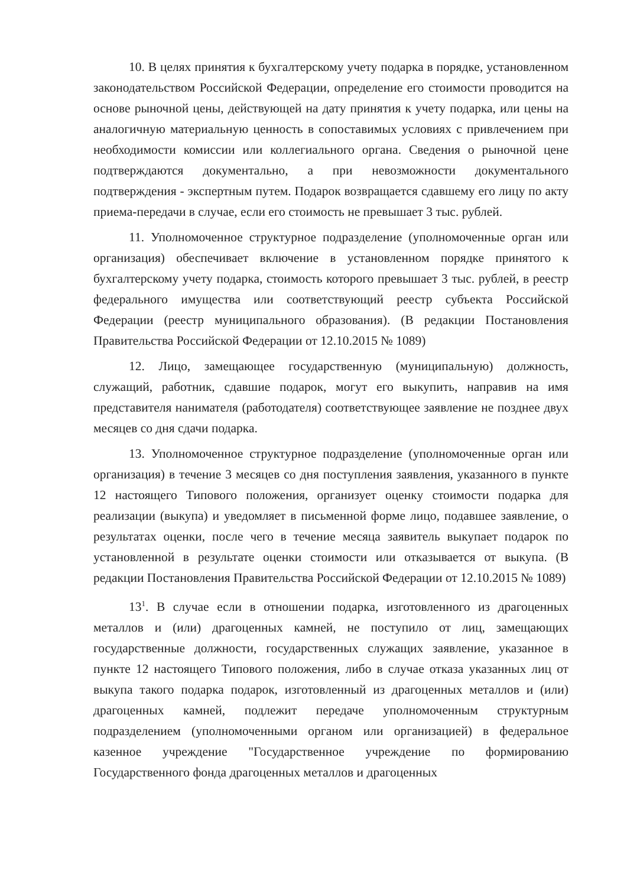10. В целях принятия к бухгалтерскому учету подарка в порядке, установленном законодательством Российской Федерации, определение его стоимости проводится на основе рыночной цены, действующей на дату принятия к учету подарка, или цены на аналогичную материальную ценность в сопоставимых условиях с привлечением при необходимости комиссии или коллегиального органа. Сведения о рыночной цене подтверждаются документально, а при невозможности документального подтверждения - экспертным путем. Подарок возвращается сдавшему его лицу по акту приема-передачи в случае, если его стоимость не превышает 3 тыс. рублей.
11. Уполномоченное структурное подразделение (уполномоченные орган или организация) обеспечивает включение в установленном порядке принятого к бухгалтерскому учету подарка, стоимость которого превышает 3 тыс. рублей, в реестр федерального имущества или соответствующий реестр субъекта Российской Федерации (реестр муниципального образования). (В редакции Постановления Правительства Российской Федерации от 12.10.2015 № 1089)
12. Лицо, замещающее государственную (муниципальную) должность, служащий, работник, сдавшие подарок, могут его выкупить, направив на имя представителя нанимателя (работодателя) соответствующее заявление не позднее двух месяцев со дня сдачи подарка.
13. Уполномоченное структурное подразделение (уполномоченные орган или организация) в течение 3 месяцев со дня поступления заявления, указанного в пункте 12 настоящего Типового положения, организует оценку стоимости подарка для реализации (выкупа) и уведомляет в письменной форме лицо, подавшее заявление, о результатах оценки, после чего в течение месяца заявитель выкупает подарок по установленной в результате оценки стоимости или отказывается от выкупа. (В редакции Постановления Правительства Российской Федерации от 12.10.2015 № 1089)
13<sup>1</sup>. В случае если в отношении подарка, изготовленного из драгоценных металлов и (или) драгоценных камней, не поступило от лиц, замещающих государственные должности, государственных служащих заявление, указанное в пункте 12 настоящего Типового положения, либо в случае отказа указанных лиц от выкупа такого подарка подарок, изготовленный из драгоценных металлов и (или) драгоценных камней, подлежит передаче уполномоченным структурным подразделением (уполномоченными органом или организацией) в федеральное казенное учреждение "Государственное учреждение по формированию Государственного фонда драгоценных металлов и драгоценных